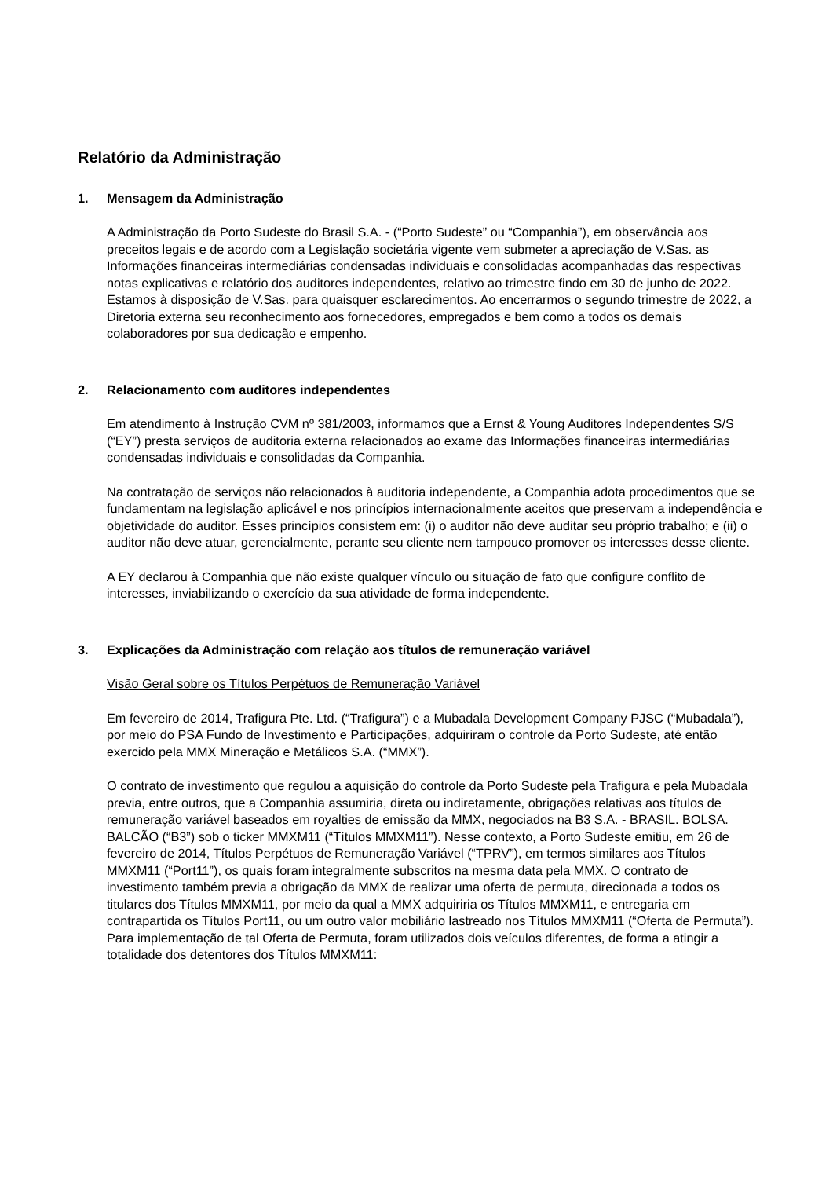Relatório da Administração
1. Mensagem da Administração
A Administração da Porto Sudeste do Brasil S.A. - (“Porto Sudeste” ou “Companhia”), em observância aos preceitos legais e de acordo com a Legislação societária vigente vem submeter a apreciação de V.Sas. as Informações financeiras intermediárias condensadas individuais e consolidadas acompanhadas das respectivas notas explicativas e relatório dos auditores independentes, relativo ao trimestre findo em 30 de junho de 2022. Estamos à disposição de V.Sas. para quaisquer esclarecimentos. Ao encerrarmos o segundo trimestre de 2022, a Diretoria externa seu reconhecimento aos fornecedores, empregados e bem como a todos os demais colaboradores por sua dedicação e empenho.
2. Relacionamento com auditores independentes
Em atendimento à Instrução CVM nº 381/2003, informamos que a Ernst & Young Auditores Independentes S/S (“EY”) presta serviços de auditoria externa relacionados ao exame das Informações financeiras intermediárias condensadas individuais e consolidadas da Companhia.
Na contratação de serviços não relacionados à auditoria independente, a Companhia adota procedimentos que se fundamentam na legislação aplicável e nos princípios internacionalmente aceitos que preservam a independência e objetividade do auditor. Esses princípios consistem em: (i) o auditor não deve auditar seu próprio trabalho; e (ii) o auditor não deve atuar, gerencialmente, perante seu cliente nem tampouco promover os interesses desse cliente.
A EY declarou à Companhia que não existe qualquer vínculo ou situação de fato que configure conflito de interesses, inviabilizando o exercício da sua atividade de forma independente.
3. Explicações da Administração com relação aos títulos de remuneração variável
Visão Geral sobre os Títulos Perpétuos de Remuneração Variável
Em fevereiro de 2014, Trafigura Pte. Ltd. (“Trafigura”) e a Mubadala Development Company PJSC (“Mubadala”), por meio do PSA Fundo de Investimento e Participações, adquiriram o controle da Porto Sudeste, até então exercido pela MMX Mineração e Metálicos S.A. (“MMX”).
O contrato de investimento que regulou a aquisição do controle da Porto Sudeste pela Trafigura e pela Mubadala previa, entre outros, que a Companhia assumiria, direta ou indiretamente, obrigações relativas aos títulos de remuneração variável baseados em royalties de emissão da MMX, negociados na B3 S.A. - BRASIL. BOLSA. BALCÃO (“B3”) sob o ticker MMXM11 (“Títulos MMXM11”). Nesse contexto, a Porto Sudeste emitiu, em 26 de fevereiro de 2014, Títulos Perpétuos de Remuneração Variável (“TPRV”), em termos similares aos Títulos MMXM11 (“Port11”), os quais foram integralmente subscritos na mesma data pela MMX. O contrato de investimento também previa a obrigação da MMX de realizar uma oferta de permuta, direcionada a todos os titulares dos Títulos MMXM11, por meio da qual a MMX adquiriria os Títulos MMXM11, e entregaria em contrapartida os Títulos Port11, ou um outro valor mobiliário lastreado nos Títulos MMXM11 (“Oferta de Permuta”). Para implementação de tal Oferta de Permuta, foram utilizados dois veículos diferentes, de forma a atingir a totalidade dos detentores dos Títulos MMXM11: